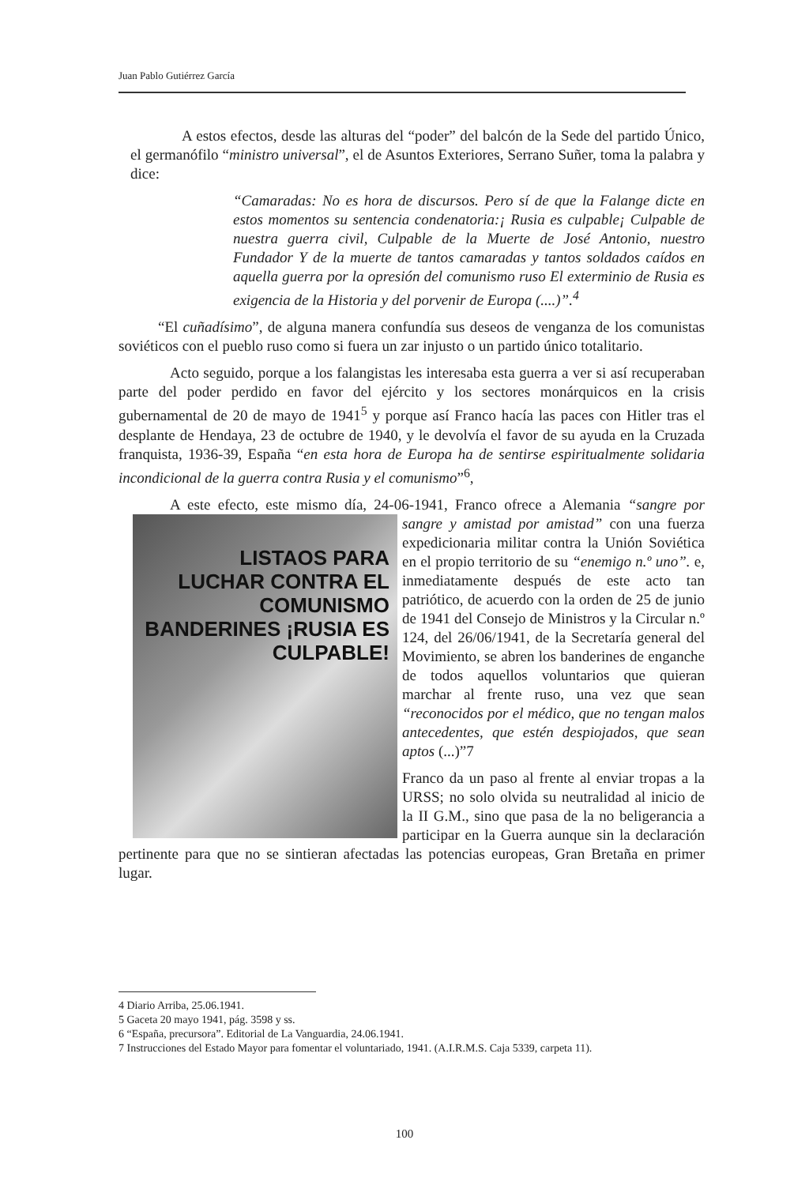Juan Pablo Gutiérrez García
A estos efectos, desde las alturas del “poder” del balcón de la Sede del partido Único, el germanófilo “ministro universal”, el de Asuntos Exteriores, Serrano Suñer, toma la palabra y dice:
“Camaradas: No es hora de discursos. Pero sí de que la Falange dicte en estos momentos su sentencia condenatoria:¡ Rusia es culpable¡ Culpable de nuestra guerra civil, Culpable de la Muerte de José Antonio, nuestro Fundador Y de la muerte de tantos camaradas y tantos soldados caídos en aquella guerra por la opresión del comunismo ruso El exterminio de Rusia es exigencia de la Historia y del porvenir de Europa (....)”.<sup>4</sup>
“El cuñadísimo”, de alguna manera confundía sus deseos de venganza de los comunistas soviéticos con el pueblo ruso como si fuera un zar injusto o un partido único totalitario.
Acto seguido, porque a los falangistas les interesaba esta guerra a ver si así recuperaban parte del poder perdido en favor del ejército y los sectores monárquicos en la crisis gubernamental de 20 de mayo de 1941<sup>5</sup> y porque así Franco hacía las paces con Hitler tras el desplante de Hendaya, 23 de octubre de 1940, y le devolvía el favor de su ayuda en la Cruzada franquista, 1936-39, España “en esta hora de Europa ha de sentirse espiritualmente solidaria incondicional de la guerra contra Rusia y el comunismo”<sup>6</sup>,
A este efecto, este mismo día, 24-06-1941, Franco ofrece a Alemania “sangre por sangre y amistad por amistad” con una LISTAOS PARA LUCHAR CONTRA EL COMUNISMO BANDERINES ¡RUSIA ES CULPABLE! fuerza expedicionaria militar contra la Unión Soviética en el propio territorio de su “enemigo n.º uno”. e, inmediatamente después de este acto tan patriótico, de acuerdo con la orden de 25 de junio de 1941 del Consejo de Ministros y la Circular n.º 124, del 26/06/1941, de la Secretaría general del Movimiento, se abren los banderines de enganche de todos aquellos voluntarios que quieran marchar al frente ruso, una vez que sean “reconocidos por el médico, que no tengan malos antecedentes, que estén despiojados, que sean aptos (...)”7
Franco da un paso al frente al enviar tropas a la URSS; no solo olvida su neutralidad al inicio de la II G.M., sino que pasa de la no beligerancia a participar en la Guerra aunque sin la declaración pertinente para que no se sintieran afectadas las potencias europeas, Gran Bretaña en primer lugar.
4 Diario Arriba, 25.06.1941.
5 Gaceta 20 mayo 1941, pág. 3598 y ss.
6 “España, precursora”. Editorial de La Vanguardia, 24.06.1941.
7 Instrucciones del Estado Mayor para fomentar el voluntariado, 1941. (A.I.R.M.S. Caja 5339, carpeta 11).
100